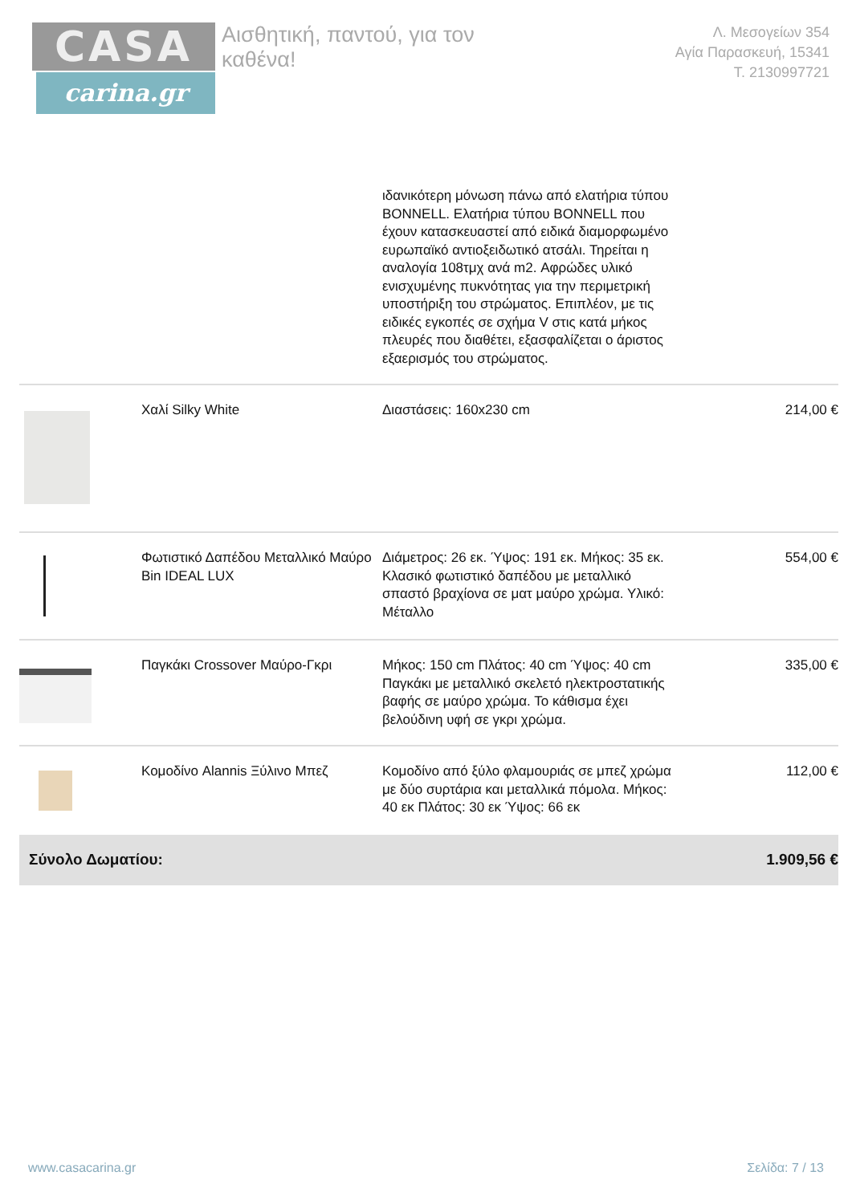CASA
carina.gr
Αισθητική, παντού, για τον καθένα!
Λ. Μεσογείων 354
Αγία Παρασκευή, 15341
Τ. 2130997721
| | | ιδανικότερη μόνωση πάνω από ελατήρια τύπου BONNELL. Ελατήρια τύπου BONNELL που έχουν κατασκευαστεί από ειδικά διαμορφωμένο ευρωπαϊκό αντιοξειδωτικό ατσάλι. Τηρείται η αναλογία 108τμχ ανά m2. Αφρώδες υλικό ενισχυμένης πυκνότητας για την περιμετρική υποστήριξη του στρώματος. Επιπλέον, με τις ειδικές εγκοπές σε σχήμα V στις κατά μήκος πλευρές που διαθέτει, εξασφαλίζεται ο άριστος εξαερισμός του στρώματος. | |
| | Χαλί Silky White | Διαστάσεις: 160x230 cm | 214,00 € |
| | Φωτιστικό Δαπέδου Μεταλλικό Μαύρο Bin IDEAL LUX | Διάμετρος: 26 εκ. Ύψος: 191 εκ. Μήκος: 35 εκ. Κλασικό φωτιστικό δαπέδου με μεταλλικό σπαστό βραχίονα σε ματ μαύρο χρώμα. Υλικό: Μέταλλο | 554,00 € |
| | Παγκάκι Crossover Μαύρο-Γκρι | Μήκος: 150 cm Πλάτος: 40 cm Ύψος: 40 cm Παγκάκι με μεταλλικό σκελετό ηλεκτροστατικής βαφής σε μαύρο χρώμα. Το κάθισμα έχει βελούδινη υφή σε γκρι χρώμα. | 335,00 € |
| | Κομοδίνο Alannis Ξύλινο Μπεζ | Κομοδίνο από ξύλο φλαμουριάς σε μπεζ χρώμα με δύο συρτάρια και μεταλλικά πόμολα. Μήκος: 40 εκ Πλάτος: 30 εκ Ύψος: 66 εκ | 112,00 € |
| Σύνολο Δωματίου: | | | 1.909,56 € |
www.casacarina.gr Σελίδα: 7 / 13